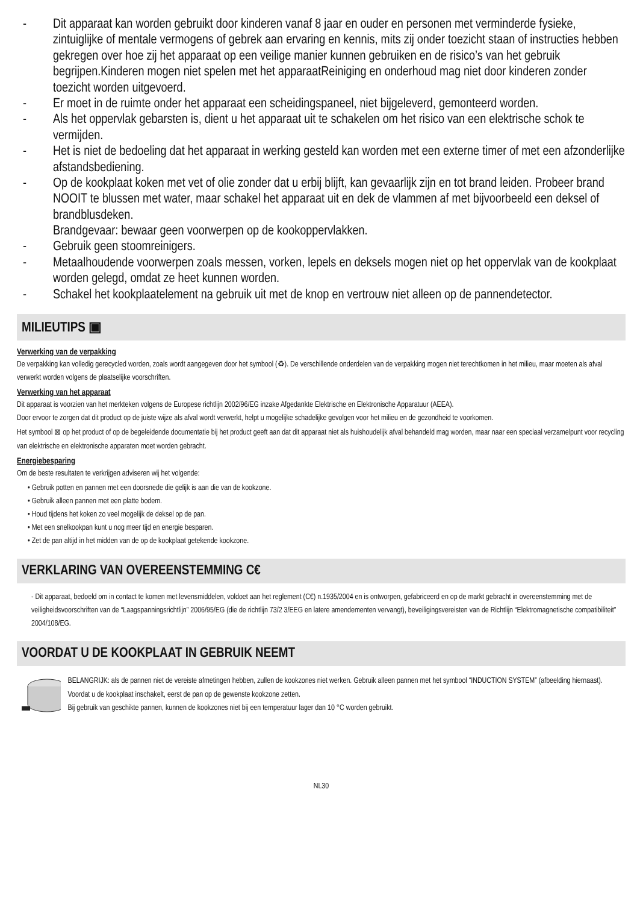- Dit apparaat kan worden gebruikt door kinderen vanaf 8 jaar en ouder en personen met verminderde fysieke, zintuiglijke of mentale vermogens of gebrek aan ervaring en kennis, mits zij onder toezicht staan of instructies hebben gekregen over hoe zij het apparaat op een veilige manier kunnen gebruiken en de risico’s van het gebruik begrijpen.Kinderen mogen niet spelen met het apparaatReiniging en onderhoud mag niet door kinderen zonder toezicht worden uitgevoerd.
- Er moet in de ruimte onder het apparaat een scheidingspaneel, niet bijgeleverd, gemonteerd worden.
- Als het oppervlak gebarsten is, dient u het apparaat uit te schakelen om het risico van een elektrische schok te vermijden.
- Het is niet de bedoeling dat het apparaat in werking gesteld kan worden met een externe timer of met een afzonderlijke afstandsbediening.
- Op de kookplaat koken met vet of olie zonder dat u erbij blijft, kan gevaarlijk zijn en tot brand leiden. Probeer brand NOOIT te blussen met water, maar schakel het apparaat uit en dek de vlammen af met bijvoorbeeld een deksel of brandblusdeken.
Brandgevaar: bewaar geen voorwerpen op de kookoppervlakken.
- Gebruik geen stoomreinigers.
- Metaalhoudende voorwerpen zoals messen, vorken, lepels en deksels mogen niet op het oppervlak van de kookplaat worden gelegd, omdat ze heet kunnen worden.
- Schakel het kookplaatelement na gebruik uit met de knop en vertrouw niet alleen op de pannendetector.
MILIEUTIPS ▣
Verwerking van de verpakking
De verpakking kan volledig gerecycled worden, zoals wordt aangegeven door het symbool (♻). De verschillende onderdelen van de verpakking mogen niet terechtkomen in het milieu, maar moeten als afval verwerkt worden volgens de plaatselijke voorschriften.
Verwerking van het apparaat
Dit apparaat is voorzien van het merkteken volgens de Europese richtlijn 2002/96/EG inzake Afgedankte Elektrische en Elektronische Apparatuur (AEEA).
Door ervoor te zorgen dat dit product op de juiste wijze als afval wordt verwerkt, helpt u mogelijke schadelijke gevolgen voor het milieu en de gezondheid te voorkomen.
Het symbool ⊠ op het product of op de begeleidende documentatie bij het product geeft aan dat dit apparaat niet als huishoudelijk afval behandeld mag worden, maar naar een speciaal verzamelpunt voor recycling van elektrische en elektronische apparaten moet worden gebracht.
Energiebesparing
Om de beste resultaten te verkrijgen adviseren wij het volgende:
• Gebruik potten en pannen met een doorsnede die gelijk is aan die van de kookzone.
• Gebruik alleen pannen met een platte bodem.
• Houd tijdens het koken zo veel mogelijk de deksel op de pan.
• Met een snelkookpan kunt u nog meer tijd en energie besparen.
• Zet de pan altijd in het midden van de op de kookplaat getekende kookzone.
VERKLARING VAN OVEREENSTEMMING C€
- Dit apparaat, bedoeld om in contact te komen met levensmiddelen, voldoet aan het reglement (C€) n.1935/2004 en is ontworpen, gefabriceerd en op de markt gebracht in overeenstemming met de veiligheidsvoorschriften van de “Laagspanningsrichtlijn” 2006/95/EG (die de richtlijn 73/2 3/EEG en latere amendementen vervangt), beveiligingsvereisten van de Richtlijn “Elektromagnetische compatibiliteit” 2004/108/EG.
VOORDAT U DE KOOKPLAAT IN GEBRUIK NEEMT
BELANGRIJK: als de pannen niet de vereiste afmetingen hebben, zullen de kookzones niet werken. Gebruik alleen pannen met het symbool “INDUCTION SYSTEM” (afbeelding hiernaast). Voordat u de kookplaat inschakelt, eerst de pan op de gewenste kookzone zetten.
Bij gebruik van geschikte pannen, kunnen de kookzones niet bij een temperatuur lager dan 10 °C worden gebruikt.
NL30